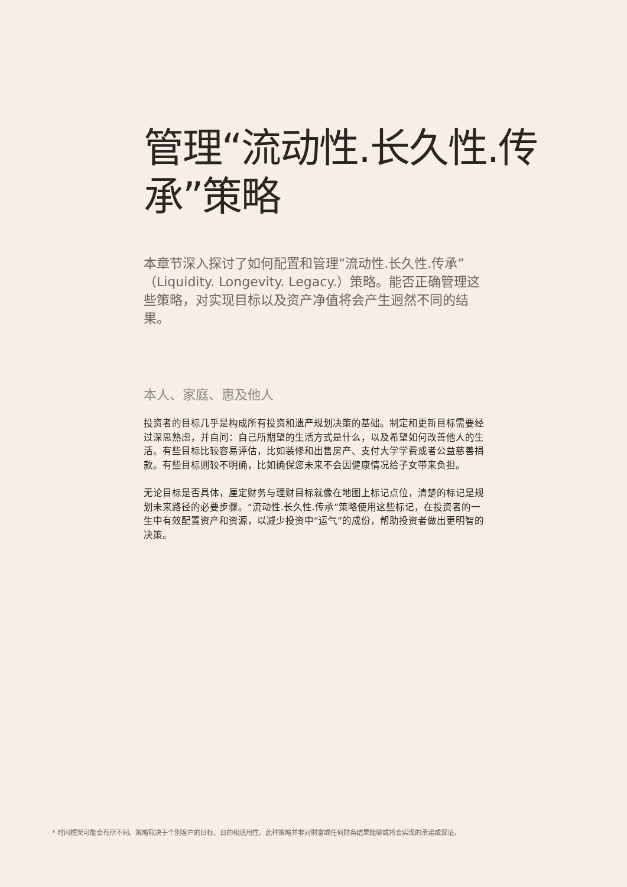管理“流动性.长久性.传承”策略
本章节深入探讨了如何配置和管理“流动性.长久性.传承”（Liquidity. Longevity. Legacy.）策略。能否正确管理这些策略，对实现目标以及资产净值将会产生迥然不同的结果。
本人、家庭、惠及他人
投资者的目标几乎是构成所有投资和遗产规划决策的基础。制定和更新目标需要经过深思熟虑，并自问：自己所期望的生活方式是什么，以及希望如何改善他人的生活。有些目标比较容易评估，比如装修和出售房产、支付大学学费或者公益慈善捐款。有些目标则较不明确，比如确保您未来不会因健康情况给子女带来负担。
无论目标是否具体，厘定财务与理财目标就像在地图上标记点位，清楚的标记是规划未来路径的必要步骤。“流动性.长久性.传承”策略使用这些标记，在投资者的一生中有效配置资产和资源，以减少投资中“运气”的成份，帮助投资者做出更明智的决策。
* 时间框架可能会有所不同。策略取决于个别客户的目标、目的和适用性。此种策略并非对财富或任何财务结果能够或将会实现的承诺或保证。